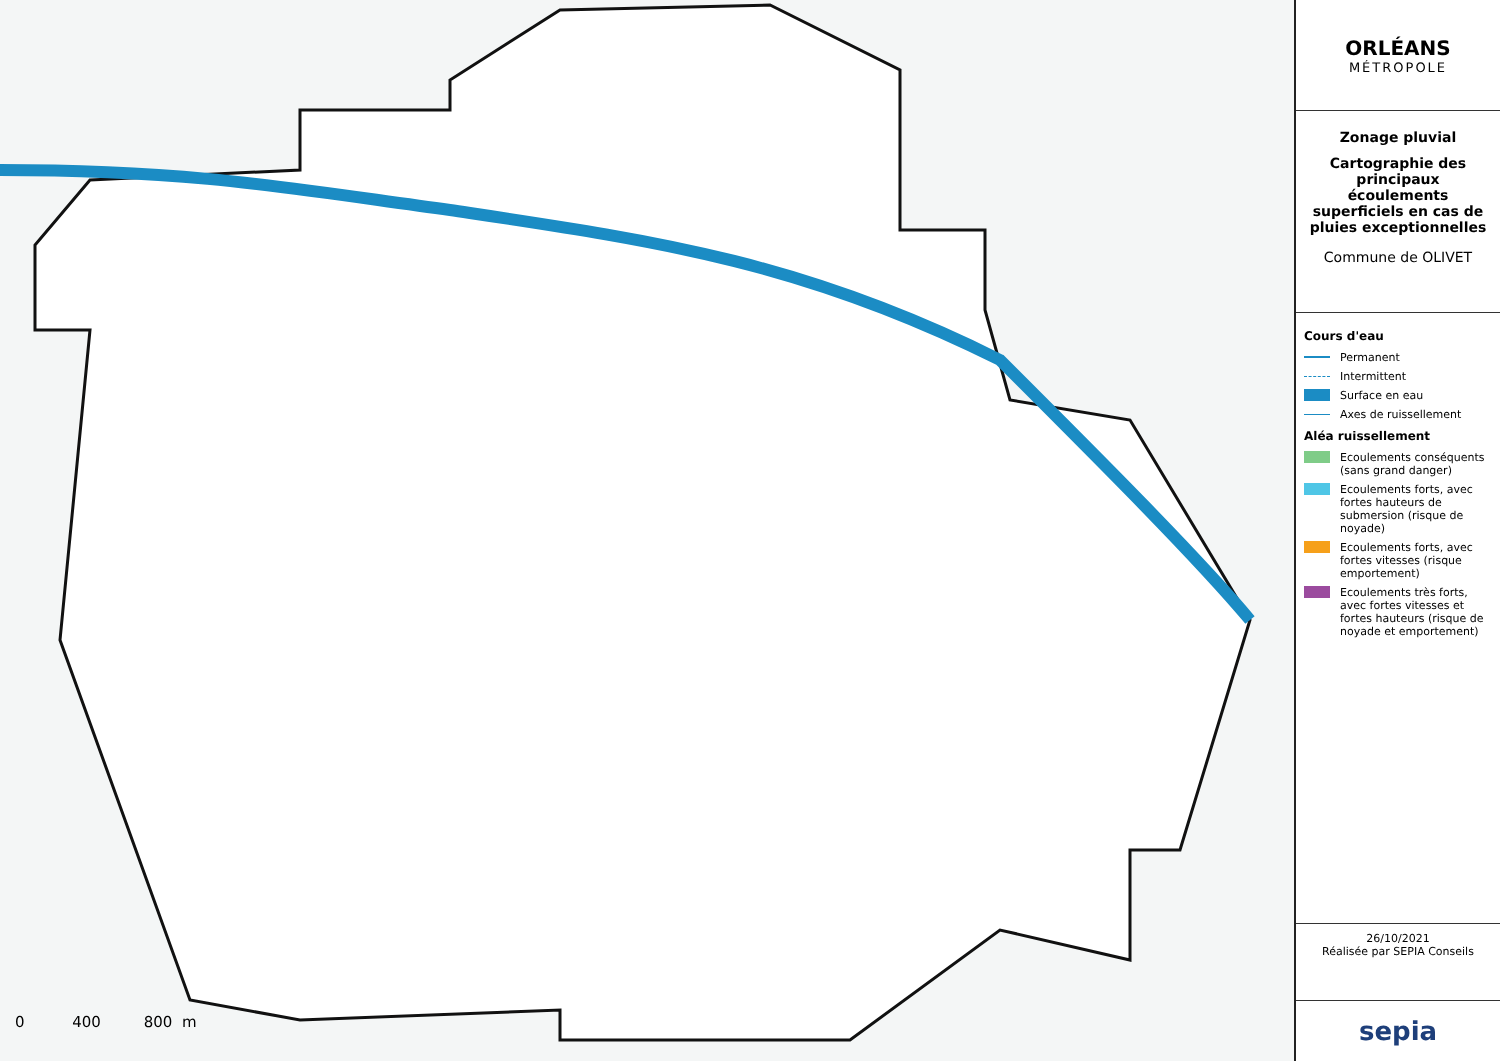0 400 800 m
ORLÉANS
MÉTROPOLE
Zonage pluvial
Cartographie des principaux écoulements superficiels en cas de pluies exceptionnelles
Commune de OLIVET
Cours d'eau
Permanent
Intermittent
Surface en eau
Axes de ruissellement
Aléa ruissellement
Ecoulements conséquents (sans grand danger)
Ecoulements forts, avec fortes hauteurs de submersion (risque de noyade)
Ecoulements forts, avec fortes vitesses (risque emportement)
Ecoulements très forts, avec fortes vitesses et fortes hauteurs (risque de noyade et emportement)
26/10/2021
Réalisée par SEPIA Conseils
sepia